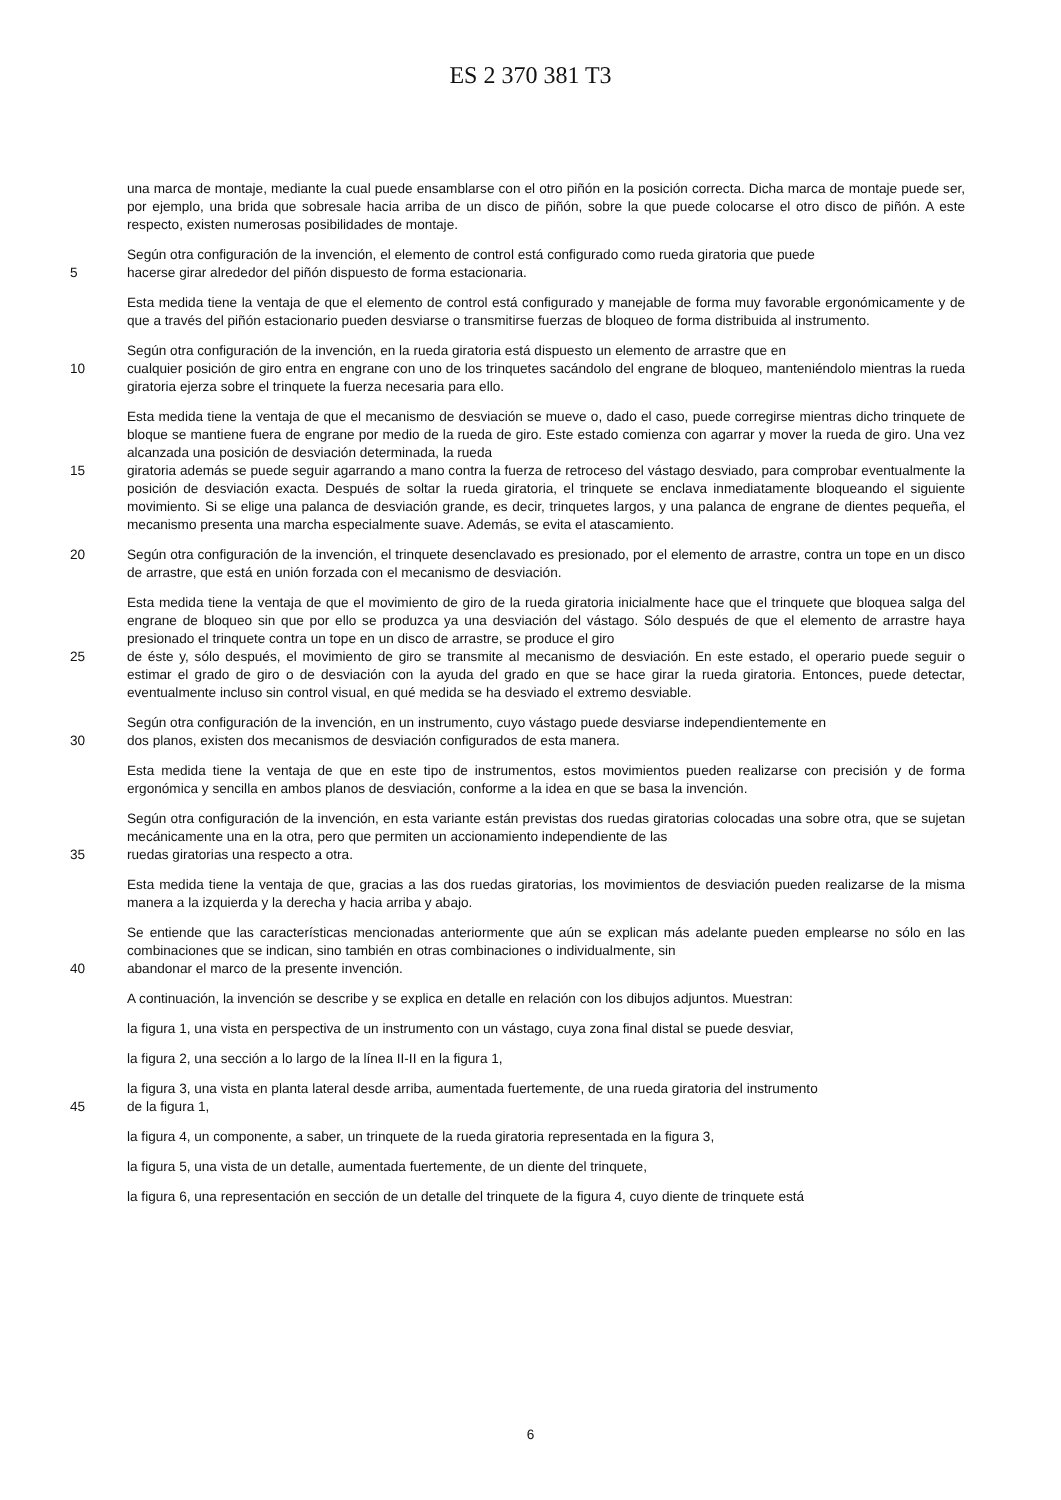ES 2 370 381 T3
una marca de montaje, mediante la cual puede ensamblarse con el otro piñón en la posición correcta. Dicha marca de montaje puede ser, por ejemplo, una brida que sobresale hacia arriba de un disco de piñón, sobre la que puede colocarse el otro disco de piñón. A este respecto, existen numerosas posibilidades de montaje.
Según otra configuración de la invención, el elemento de control está configurado como rueda giratoria que puede
5 hacerse girar alrededor del piñón dispuesto de forma estacionaria.
Esta medida tiene la ventaja de que el elemento de control está configurado y manejable de forma muy favorable ergonómicamente y de que a través del piñón estacionario pueden desviarse o transmitirse fuerzas de bloqueo de forma distribuida al instrumento.
Según otra configuración de la invención, en la rueda giratoria está dispuesto un elemento de arrastre que en
10 cualquier posición de giro entra en engrane con uno de los trinquetes sacándolo del engrane de bloqueo, manteniéndolo mientras la rueda giratoria ejerza sobre el trinquete la fuerza necesaria para ello.
Esta medida tiene la ventaja de que el mecanismo de desviación se mueve o, dado el caso, puede corregirse mientras dicho trinquete de bloque se mantiene fuera de engrane por medio de la rueda de giro. Este estado comienza con agarrar y mover la rueda de giro. Una vez alcanzada una posición de desviación determinada, la rueda
15 giratoria además se puede seguir agarrando a mano contra la fuerza de retroceso del vástago desviado, para comprobar eventualmente la posición de desviación exacta. Después de soltar la rueda giratoria, el trinquete se enclava inmediatamente bloqueando el siguiente movimiento. Si se elige una palanca de desviación grande, es decir, trinquetes largos, y una palanca de engrane de dientes pequeña, el mecanismo presenta una marcha especialmente suave. Además, se evita el atascamiento.
20 Según otra configuración de la invención, el trinquete desenclavado es presionado, por el elemento de arrastre, contra un tope en un disco de arrastre, que está en unión forzada con el mecanismo de desviación.
Esta medida tiene la ventaja de que el movimiento de giro de la rueda giratoria inicialmente hace que el trinquete que bloquea salga del engrane de bloqueo sin que por ello se produzca ya una desviación del vástago. Sólo después de que el elemento de arrastre haya presionado el trinquete contra un tope en un disco de arrastre, se produce el giro
25 de éste y, sólo después, el movimiento de giro se transmite al mecanismo de desviación. En este estado, el operario puede seguir o estimar el grado de giro o de desviación con la ayuda del grado en que se hace girar la rueda giratoria. Entonces, puede detectar, eventualmente incluso sin control visual, en qué medida se ha desviado el extremo desviable.
Según otra configuración de la invención, en un instrumento, cuyo vástago puede desviarse independientemente en
30 dos planos, existen dos mecanismos de desviación configurados de esta manera.
Esta medida tiene la ventaja de que en este tipo de instrumentos, estos movimientos pueden realizarse con precisión y de forma ergonómica y sencilla en ambos planos de desviación, conforme a la idea en que se basa la invención.
Según otra configuración de la invención, en esta variante están previstas dos ruedas giratorias colocadas una sobre otra, que se sujetan mecánicamente una en la otra, pero que permiten un accionamiento independiente de las
35 ruedas giratorias una respecto a otra.
Esta medida tiene la ventaja de que, gracias a las dos ruedas giratorias, los movimientos de desviación pueden realizarse de la misma manera a la izquierda y la derecha y hacia arriba y abajo.
Se entiende que las características mencionadas anteriormente que aún se explican más adelante pueden emplearse no sólo en las combinaciones que se indican, sino también en otras combinaciones o individualmente, sin
40 abandonar el marco de la presente invención.
A continuación, la invención se describe y se explica en detalle en relación con los dibujos adjuntos. Muestran:
la figura 1, una vista en perspectiva de un instrumento con un vástago, cuya zona final distal se puede desviar,
la figura 2, una sección a lo largo de la línea II-II en la figura 1,
la figura 3, una vista en planta lateral desde arriba, aumentada fuertemente, de una rueda giratoria del instrumento
45 de la figura 1,
la figura 4, un componente, a saber, un trinquete de la rueda giratoria representada en la figura 3,
la figura 5, una vista de un detalle, aumentada fuertemente, de un diente del trinquete,
la figura 6, una representación en sección de un detalle del trinquete de la figura 4, cuyo diente de trinquete está
6